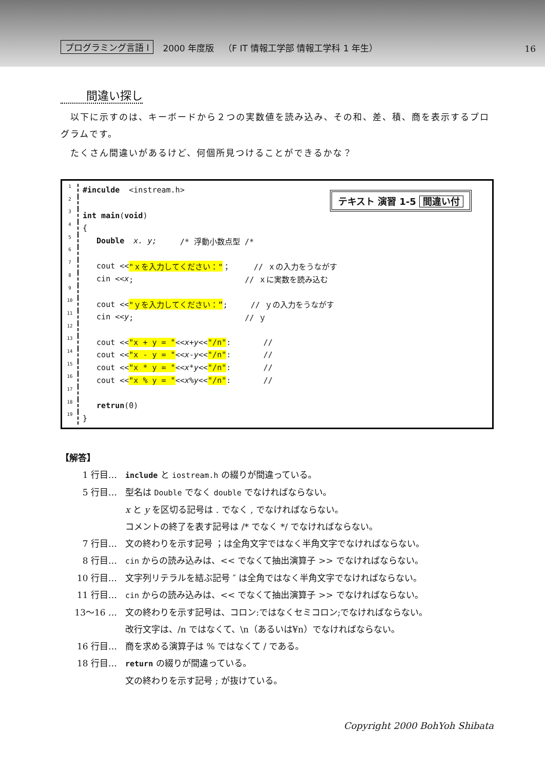プログラミング言語 I 2000 年度版 （F IT 情報工学部 情報工学科 1 年生） 16
間違い探し
　以下に示すのは、キーボードから２つの実数値を読み込み、その和、差、積、商を表示するプログラムです。
　たくさん間違いがあるけど、何個所見つけることができるかな？
テキスト 演習 1-5 間違い付
1 #inculde <instream.h>
2
3 int main (void)
4 {
5 Double x. y; /* 浮動小数点型 /*
6
7 cout << "ｘを入力してください：" ； // ｘの入力をうながす
8 cin << x; // ｘに実数を読み込む
9
10 cout << "ｙを入力してください：”; // ｙの入力をうながす
11 cin << y; // ｙ
12
13 cout << "x + y = " << x + y << "/n": //
14 cout << "x - y = " << x - y << "/n": //
15 cout << "x * y = " << x * y << "/n": //
16 cout << "x % y = " << x % y << "/n": //
17
18 retrun (0)
19 }
【解答】
1 行目… include と iostream.h の綴りが間違っている。
5 行目… 型名は Double でなく double でなければならない。
x と y を区切る記号は . でなく , でなければならない。
コメントの終了を表す記号は /* でなく */ でなければならない。
7 行目… 文の終わりを示す記号 ；は全角文字ではなく半角文字でなければならない。
8 行目… cin からの読み込みは、<< でなくて抽出演算子 >> でなければならない。
10 行目… 文字列リテラルを結ぶ記号 ″ は全角ではなく半角文字でなければならない。
11 行目… cin からの読み込みは、<< でなくて抽出演算子 >> でなければならない。
13〜16 … 文の終わりを示す記号は、コロン:ではなくセミコロン;でなければならない。
改行文字は、/n ではなくて、\n（あるいは¥n）でなければならない。
16 行目… 商を求める演算子は % ではなくて / である。
18 行目… return の綴りが間違っている。
文の終わりを示す記号 ; が抜けている。
Copyright 2000 BohYoh Shibata